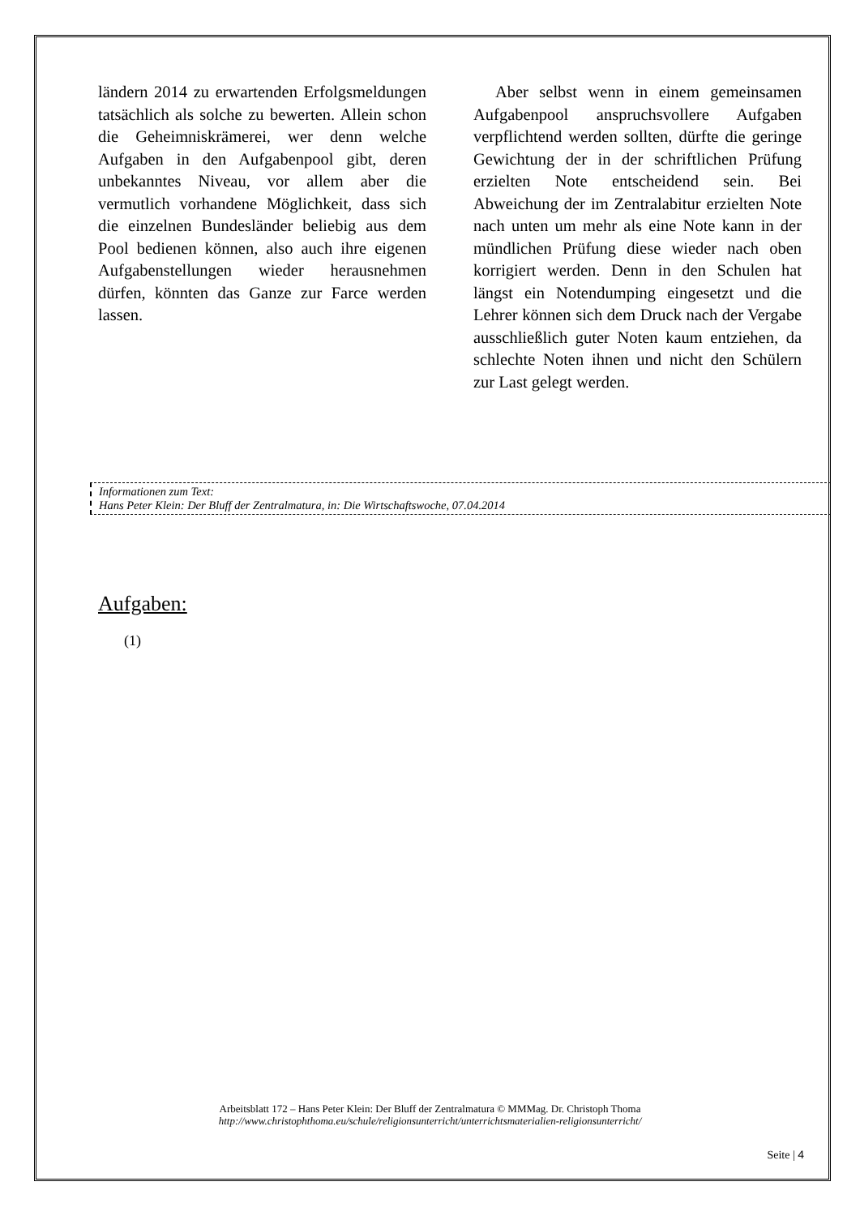ländern 2014 zu erwartenden Erfolgsmeldungen tatsächlich als solche zu bewerten. Allein schon die Geheimniskrämerei, wer denn welche Aufgaben in den Aufgabenpool gibt, deren unbekanntes Niveau, vor allem aber die vermutlich vorhandene Möglichkeit, dass sich die einzelnen Bundesländer beliebig aus dem Pool bedienen können, also auch ihre eigenen Aufgabenstellungen wieder herausnehmen dürfen, könnten das Ganze zur Farce werden lassen.
Aber selbst wenn in einem gemeinsamen Aufgabenpool anspruchsvollere Aufgaben verpflichtend werden sollten, dürfte die geringe Gewichtung der in der schriftlichen Prüfung erzielten Note entscheidend sein. Bei Abweichung der im Zentralabitur erzielten Note nach unten um mehr als eine Note kann in der mündlichen Prüfung diese wieder nach oben korrigiert werden. Denn in den Schulen hat längst ein Notendumping eingesetzt und die Lehrer können sich dem Druck nach der Vergabe ausschließlich guter Noten kaum entziehen, da schlechte Noten ihnen und nicht den Schülern zur Last gelegt werden.
Informationen zum Text:
Hans Peter Klein: Der Bluff der Zentralmatura, in: Die Wirtschaftswoche, 07.04.2014
Aufgaben:
(1)
Arbeitsblatt 172 – Hans Peter Klein: Der Bluff der Zentralmatura © MMMag. Dr. Christoph Thoma
http://www.christophthoma.eu/schule/religionsunterricht/unterrichtsmaterialien-religionsunterricht/
Seite | 4